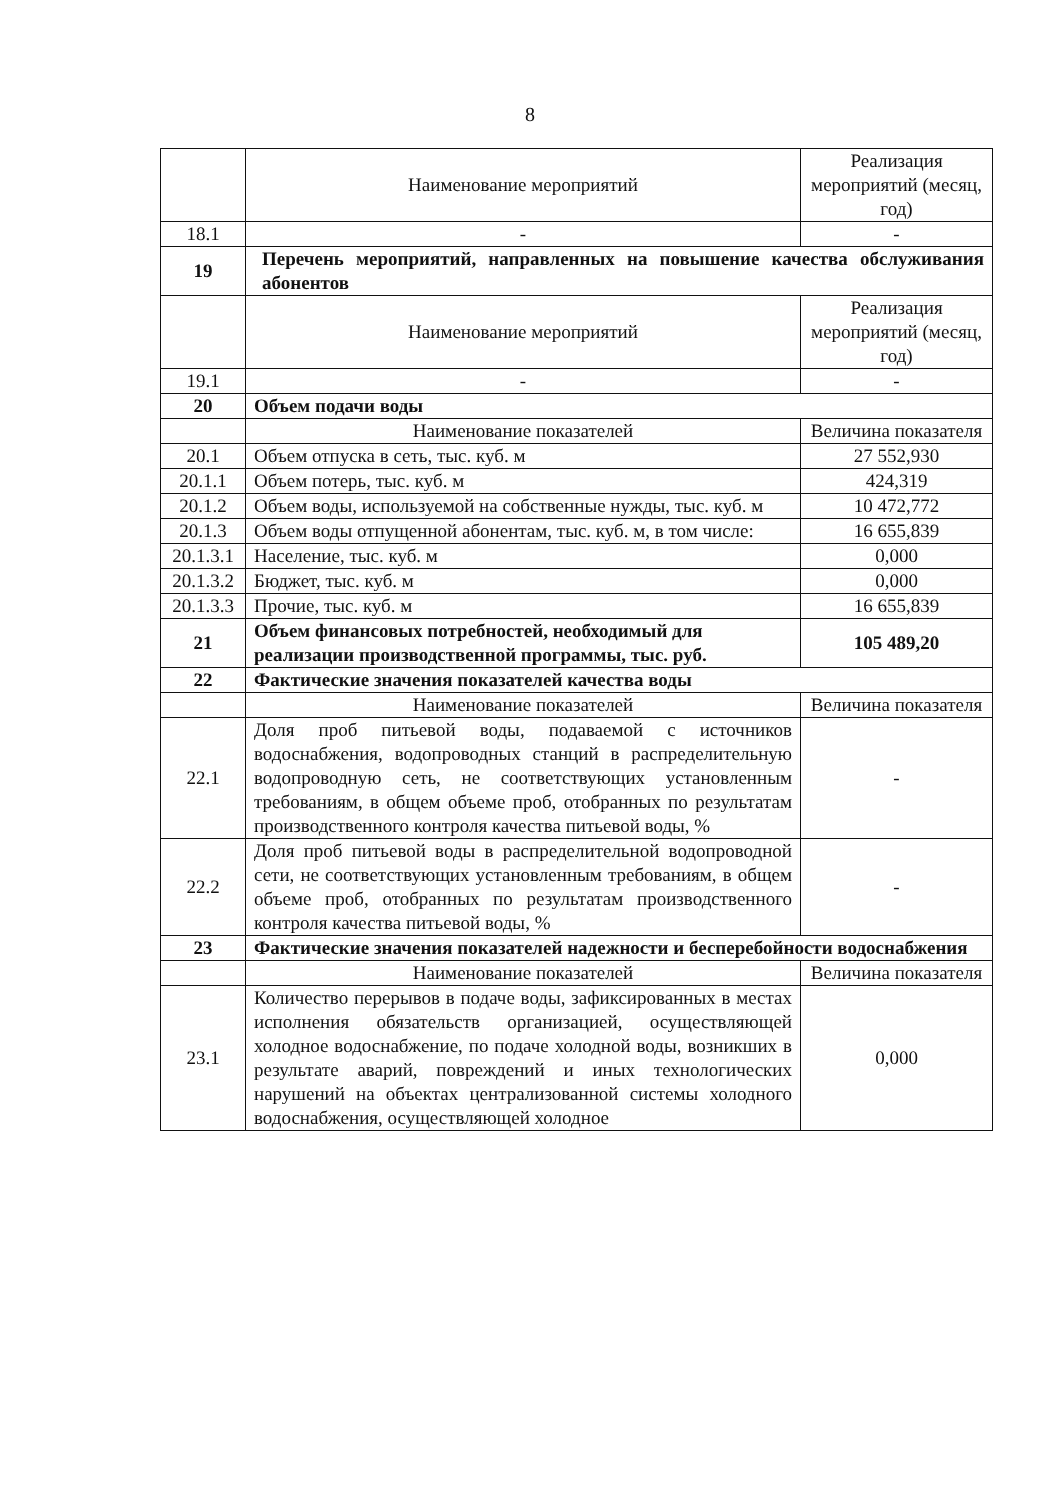8
| | Наименование мероприятий | Реализация мероприятий (месяц, год) |
| 18.1 | - | - |
| 19 | Перечень мероприятий, направленных на повышение качества обслуживания абонентов | |
| | Наименование мероприятий | Реализация мероприятий (месяц, год) |
| 19.1 | - | - |
| 20 | Объем подачи воды | |
| | Наименование показателей | Величина показателя |
| 20.1 | Объем отпуска в сеть, тыс. куб. м | 27 552,930 |
| 20.1.1 | Объем потерь, тыс. куб. м | 424,319 |
| 20.1.2 | Объем воды, используемой на собственные нужды, тыс. куб. м | 10 472,772 |
| 20.1.3 | Объем воды отпущенной абонентам, тыс. куб. м, в том числе: | 16 655,839 |
| 20.1.3.1 | Население, тыс. куб. м | 0,000 |
| 20.1.3.2 | Бюджет, тыс. куб. м | 0,000 |
| 20.1.3.3 | Прочие, тыс. куб. м | 16 655,839 |
| 21 | Объем финансовых потребностей, необходимый для реализации производственной программы, тыс. руб. | 105 489,20 |
| 22 | Фактические значения показателей качества воды | |
| | Наименование показателей | Величина показателя |
| 22.1 | Доля проб питьевой воды, подаваемой с источников водоснабжения, водопроводных станций в распределительную водопроводную сеть, не соответствующих установленным требованиям, в общем объеме проб, отобранных по результатам производственного контроля качества питьевой воды, % | - |
| 22.2 | Доля проб питьевой воды в распределительной водопроводной сети, не соответствующих установленным требованиям, в общем объеме проб, отобранных по результатам производственного контроля качества питьевой воды, % | - |
| 23 | Фактические значения показателей надежности и бесперебойности водоснабжения | |
| | Наименование показателей | Величина показателя |
| 23.1 | Количество перерывов в подаче воды, зафиксированных в местах исполнения обязательств организацией, осуществляющей холодное водоснабжение, по подаче холодной воды, возникших в результате аварий, повреждений и иных технологических нарушений на объектах централизованной системы холодного водоснабжения, осуществляющей холодное | 0,000 |